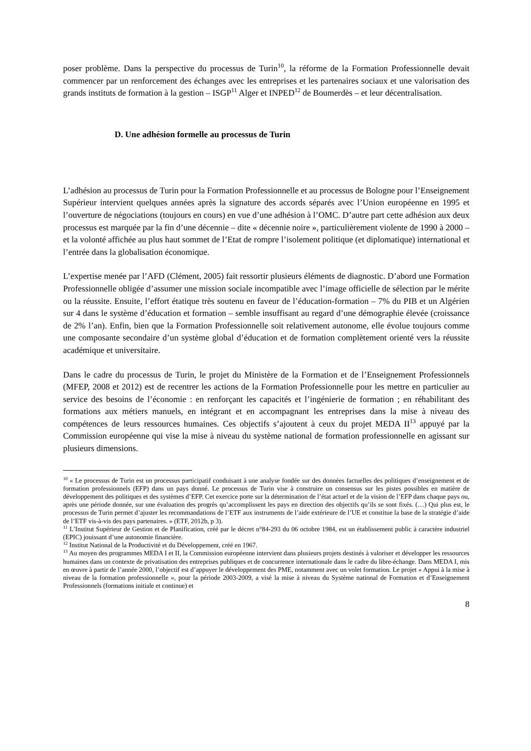poser problème. Dans la perspective du processus de Turin<sup>10</sup>, la réforme de la Formation Professionnelle devait commencer par un renforcement des échanges avec les entreprises et les partenaires sociaux et une valorisation des grands instituts de formation à la gestion – ISGP<sup>11</sup> Alger et INPED<sup>12</sup> de Boumerdès – et leur décentralisation.
D. Une adhésion formelle au processus de Turin
L’adhésion au processus de Turin pour la Formation Professionnelle et au processus de Bologne pour l’Enseignement Supérieur intervient quelques années après la signature des accords séparés avec l’Union européenne en 1995 et l’ouverture de négociations (toujours en cours) en vue d’une adhésion à l’OMC. D’autre part cette adhésion aux deux processus est marquée par la fin d’une décennie – dite « décennie noire », particulièrement violente de 1990 à 2000 – et la volonté affichée au plus haut sommet de l’Etat de rompre l’isolement politique (et diplomatique) international et l’entrée dans la globalisation économique.
L’expertise menée par l’AFD (Clément, 2005) fait ressortir plusieurs éléments de diagnostic. D’abord une Formation Professionnelle obligée d’assumer une mission sociale incompatible avec l’image officielle de sélection par le mérite ou la réussite. Ensuite, l’effort étatique très soutenu en faveur de l’éducation-formation – 7% du PIB et un Algérien sur 4 dans le système d’éducation et formation – semble insuffisant au regard d’une démographie élevée (croissance de 2% l’an). Enfin, bien que la Formation Professionnelle soit relativement autonome, elle évolue toujours comme une composante secondaire d’un système global d’éducation et de formation complètement orienté vers la réussite académique et universitaire.
Dans le cadre du processus de Turin, le projet du Ministère de la Formation et de l’Enseignement Professionnels (MFEP, 2008 et 2012) est de recentrer les actions de la Formation Professionnelle pour les mettre en particulier au service des besoins de l’économie : en renforçant les capacités et l’ingénierie de formation ; en réhabilitant des formations aux métiers manuels, en intégrant et en accompagnant les entreprises dans la mise à niveau des compétences de leurs ressources humaines. Ces objectifs s’ajoutent à ceux du projet MEDA II<sup>13</sup> appuyé par la Commission européenne qui vise la mise à niveau du système national de formation professionnelle en agissant sur plusieurs dimensions.
<sup>10</sup> « Le processus de Turin est un processus participatif conduisant à une analyse fondée sur des données factuelles des politiques d’enseignement et de formation professionnels (EFP) dans un pays donné. Le processus de Turin vise à construire un consensus sur les pistes possibles en matière de développement des politiques et des systèmes d’EFP. Cet exercice porte sur la détermination de l’état actuel et de la vision de l’EFP dans chaque pays ou, après une période donnée, sur une évaluation des progrès qu’accomplissent les pays en direction des objectifs qu’ils se sont fixés. (…) Qui plus est, le processus de Turin permet d’ajuster les recommandations de l’ETF aux instruments de l’aide extérieure de l’UE et constitue la base de la stratégie d’aide de l’ETF vis-à-vis des pays partenaires. » (ETF, 2012b, p 3).
<sup>11</sup> L’Institut Supérieur de Gestion et de Planification, créé par le décret n°84-293 du 06 octobre 1984, est un établissement public à caractère industriel (EPIC) jouissant d’une autonomie financière.
<sup>12</sup> Institut National de la Productivité et du Développement, créé en 1967.
<sup>13</sup> Au moyen des programmes MEDA I et II, la Commission européenne intervient dans plusieurs projets destinés à valoriser et développer les ressources humaines dans un contexte de privatisation des entreprises publiques et de concurrence internationale dans le cadre du libre-échange. Dans MEDA I, mis en œuvre à partir de l’année 2000, l’objectif est d’appuyer le développement des PME, notamment avec un volet formation. Le projet « Appui à la mise à niveau de la formation professionnelle », pour la période 2003-2009, a visé la mise à niveau du Système national de Formation et d’Enseignement Professionnels (formations initiale et continue) et
8